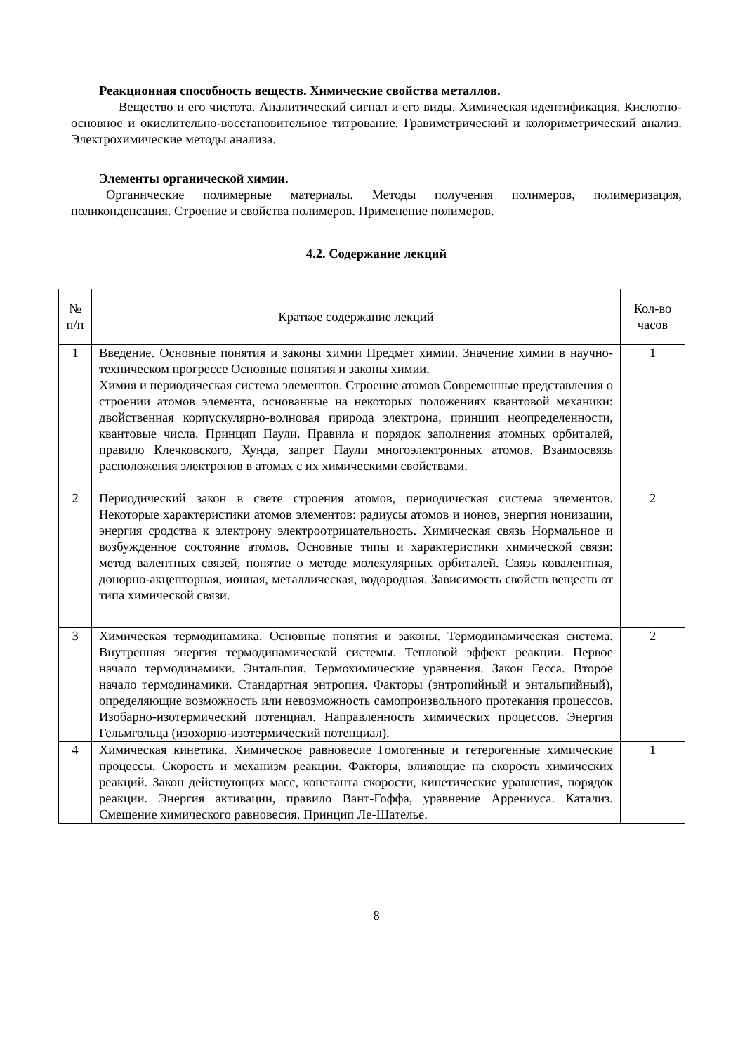Реакционная способность веществ. Химические свойства металлов.
Вещество и его чистота. Аналитический сигнал и его виды. Химическая идентификация. Кислотно-основное и окислительно-восстановительное титрование. Гравиметрический и колориметрический анализ. Электрохимические методы анализа.
Элементы органической химии.
Органические полимерные материалы. Методы получения полимеров, полимеризация, поликонденсация. Строение и свойства полимеров. Применение полимеров.
4.2. Содержание лекций
| № п/п | Краткое содержание лекций | Кол-во часов |
| --- | --- | --- |
| 1 | Введение. Основные понятия и законы химии Предмет химии. Значение химии в научно-техническом прогрессе Основные понятия и законы химии. Химия и периодическая система элементов. Строение атомов Современные представления о строении атомов элемента, основанные на некоторых положениях квантовой механики: двойственная корпускулярно-волновая природа электрона, принцип неопределенности, квантовые числа. Принцип Паули. Правила и порядок заполнения атомных орбиталей, правило Клечковского, Хунда, запрет Паули многоэлектронных атомов. Взаимосвязь расположения электронов в атомах с их химическими свойствами. | 1 |
| 2 | Периодический закон в свете строения атомов, периодическая система элементов. Некоторые характеристики атомов элементов: радиусы атомов и ионов, энергия ионизации, энергия сродства к электрону электроотрицательность. Химическая связь Нормальное и возбужденное состояние атомов. Основные типы и характеристики химической связи: метод валентных связей, понятие о методе молекулярных орбиталей. Связь ковалентная, донорно-акцепторная, ионная, металлическая, водородная. Зависимость свойств веществ от типа химической связи. | 2 |
| 3 | Химическая термодинамика. Основные понятия и законы. Термодинамическая система. Внутренняя энергия термодинамической системы. Тепловой эффект реакции. Первое начало термодинамики. Энтальпия. Термохимические уравнения. Закон Гесса. Второе начало термодинамики. Стандартная энтропия. Факторы (энтропийный и энтальпийный), определяющие возможность или невозможность самопроизвольного протекания процессов. Изобарно-изотермический потенциал. Направленность химических процессов. Энергия Гельмгольца (изохорно-изотермический потенциал). | 2 |
| 4 | Химическая кинетика. Химическое равновесие Гомогенные и гетерогенные химические процессы. Скорость и механизм реакции. Факторы, влияющие на скорость химических реакций. Закон действующих масс, константа скорости, кинетические уравнения, порядок реакции. Энергия активации, правило Вант-Гоффа, уравнение Аррениуса. Катализ. Смещение химического равновесия. Принцип Ле-Шателье. | 1 |
8